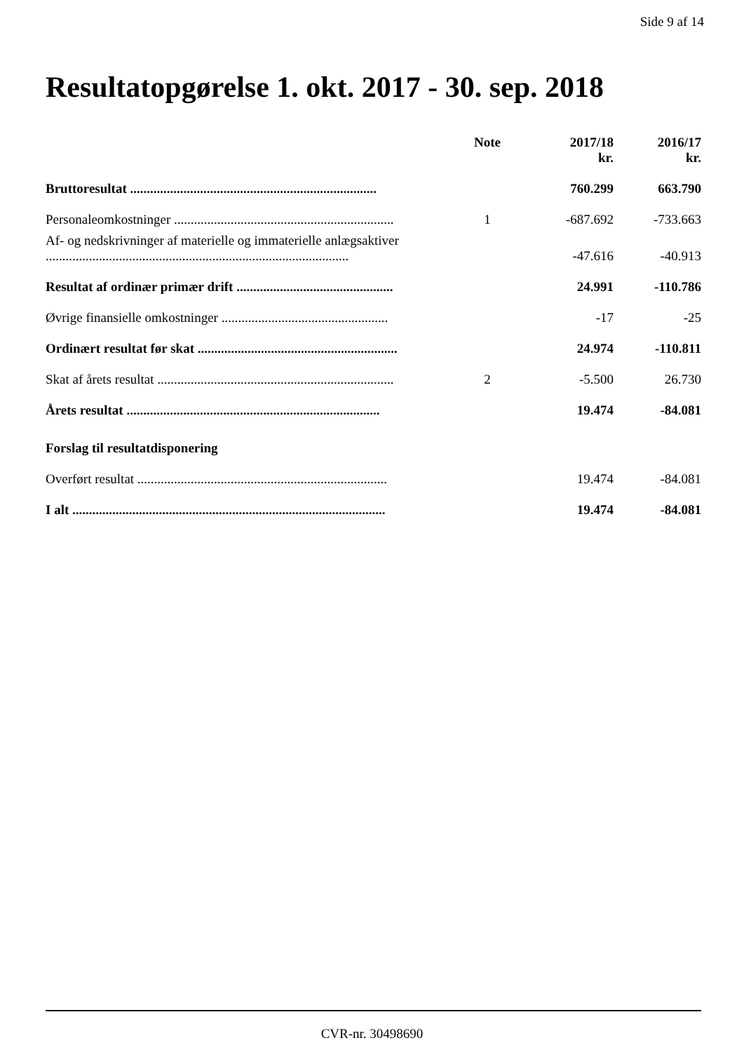Side 9 af 14
Resultatopgørelse 1. okt. 2017 - 30. sep. 2018
| | Note | 2017/18 kr. | 2016/17 kr. |
| --- | --- | --- | --- |
| Bruttoresultat .......................................................................... | | 760.299 | 663.790 |
| Personaleomkostninger .................................................................. | 1 | -687.692 | -733.663 |
| Af- og nedskrivninger af materielle og immaterielle anlægsaktiver ........................................................................................... | | -47.616 | -40.913 |
| Resultat af ordinær primær drift ............................................... | | 24.991 | -110.786 |
| Øvrige finansielle omkostninger .................................................. | | -17 | -25 |
| Ordinært resultat før skat ............................................................ | | 24.974 | -110.811 |
| Skat af årets resultat ....................................................................... | 2 | -5.500 | 26.730 |
| Årets resultat ............................................................................ | | 19.474 | -84.081 |
| Forslag til resultatdisponering | | | |
| Overført resultat ........................................................................... | | 19.474 | -84.081 |
| I alt .............................................................................................. | | 19.474 | -84.081 |
CVR-nr. 30498690